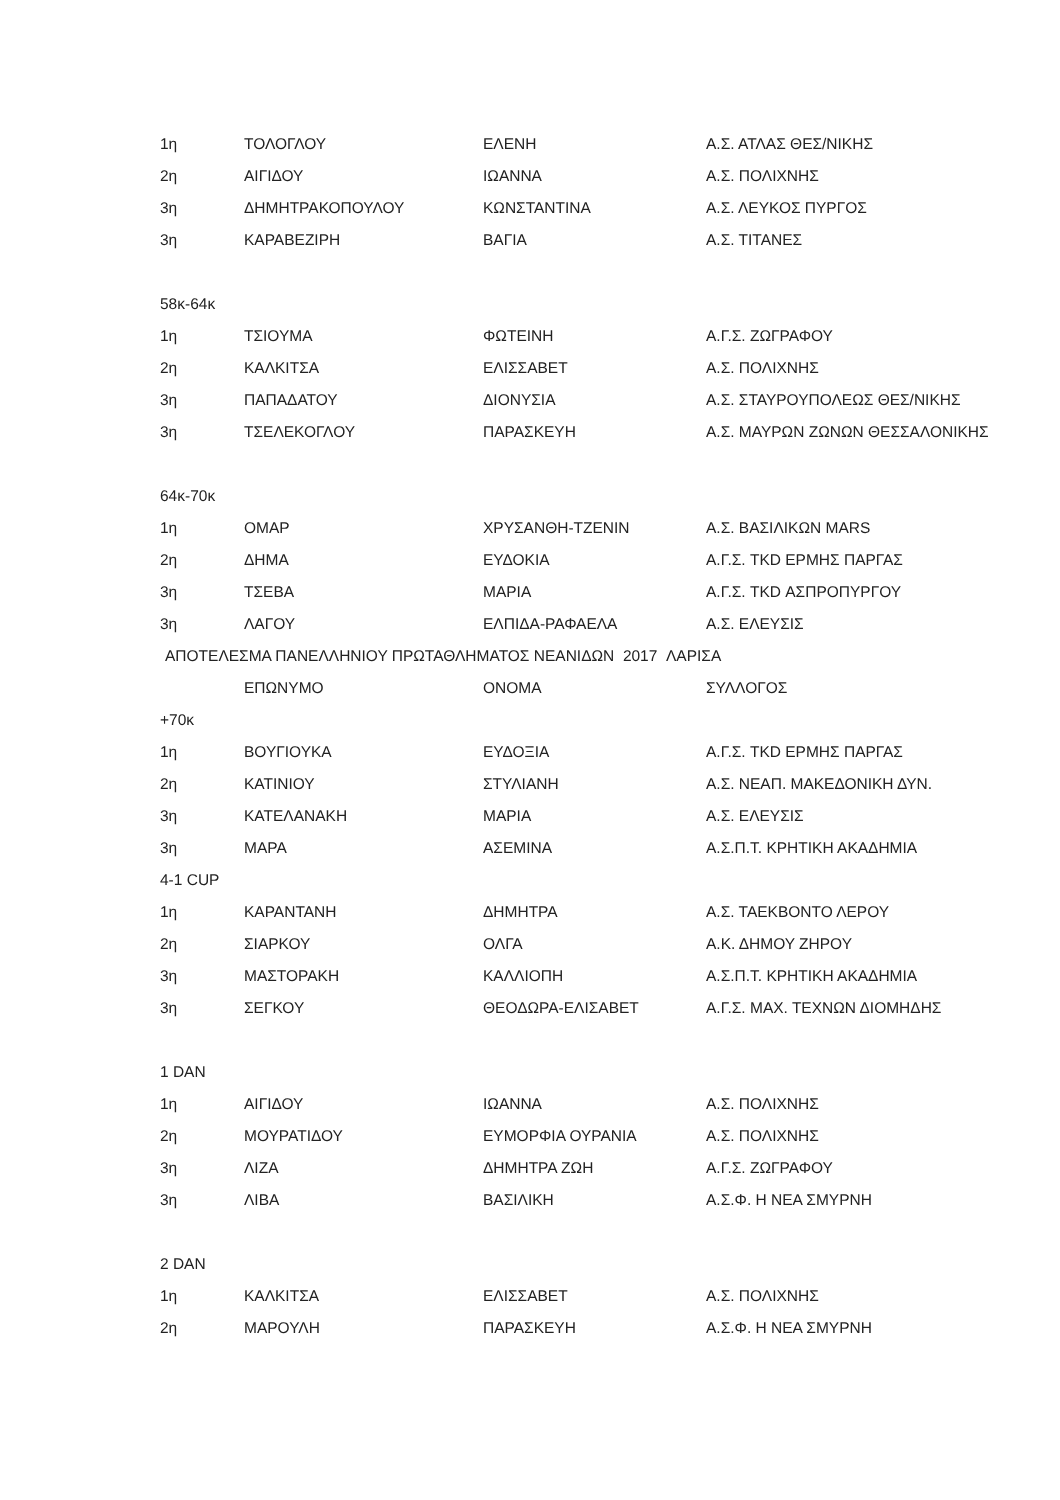| 1η | ΤΟΛΟΓΛΟΥ | ΕΛΕΝΗ | Α.Σ. ΑΤΛΑΣ ΘΕΣ/ΝΙΚΗΣ |
| 2η | ΑΙΓΙΔΟΥ | ΙΩΑΝΝΑ | Α.Σ. ΠΟΛΙΧΝΗΣ |
| 3η | ΔΗΜΗΤΡΑΚΟΠΟΥΛΟΥ | ΚΩΝΣΤΑΝΤΙΝΑ | Α.Σ. ΛΕΥΚΟΣ ΠΥΡΓΟΣ |
| 3η | ΚΑΡΑΒΕΖΙΡΗ | ΒΑΓΙΑ | Α.Σ. ΤΙΤΑΝΕΣ |
| 58κ-64κ | | | |
| 1η | ΤΣΙΟΥΜΑ | ΦΩΤΕΙΝΗ | Α.Γ.Σ. ΖΩΓΡΑΦΟΥ |
| 2η | ΚΑΛΚΙΤΣΑ | ΕΛΙΣΣΑΒΕΤ | Α.Σ. ΠΟΛΙΧΝΗΣ |
| 3η | ΠΑΠΑΔΑΤΟΥ | ΔΙΟΝΥΣΙΑ | Α.Σ. ΣΤΑΥΡΟΥΠΟΛΕΩΣ ΘΕΣ/ΝΙΚΗΣ |
| 3η | ΤΣΕΛΕΚΟΓΛΟΥ | ΠΑΡΑΣΚΕΥΗ | Α.Σ. ΜΑΥΡΩΝ ΖΩΝΩΝ ΘΕΣΣΑΛΟΝΙΚΗΣ |
| 64κ-70κ | | | |
| 1η | ΟΜΑΡ | ΧΡΥΣΑΝΘΗ-ΤΖΕΝΙΝ | Α.Σ. ΒΑΣΙΛΙΚΩΝ MARS |
| 2η | ΔΗΜΑ | ΕΥΔΟΚΙΑ | Α.Γ.Σ. TKD ΕΡΜΗΣ ΠΑΡΓΑΣ |
| 3η | ΤΣΕΒΑ | ΜΑΡΙΑ | Α.Γ.Σ. TKD ΑΣΠΡΟΠΥΡΓΟΥ |
| 3η | ΛΑΓΟΥ | ΕΛΠΙΔΑ-ΡΑΦΑΕΛΑ | Α.Σ. ΕΛΕΥΣΙΣ |
| ΑΠΟΤΕΛΕΣΜΑ ΠΑΝΕΛΛΗΝΙΟΥ ΠΡΩΤΑΘΛΗΜΑΤΟΣ ΝΕΑΝΙΔΩΝ 2017 ΛΑΡΙΣΑ | | | |
| | ΕΠΩΝΥΜΟ | ΟΝΟΜΑ | ΣΥΛΛΟΓΟΣ |
| +70κ | | | |
| 1η | ΒΟΥΓΙΟΥΚΑ | ΕΥΔΟΞΙΑ | Α.Γ.Σ. TKD ΕΡΜΗΣ ΠΑΡΓΑΣ |
| 2η | ΚΑΤΙΝΙΟΥ | ΣΤΥΛΙΑΝΗ | Α.Σ. ΝΕΑΠ. ΜΑΚΕΔΟΝΙΚΗ ΔΥΝ. |
| 3η | ΚΑΤΕΛΑΝΑΚΗ | ΜΑΡΙΑ | Α.Σ. ΕΛΕΥΣΙΣ |
| 3η | ΜΑΡΑ | ΑΣΕΜΙΝΑ | Α.Σ.Π.Τ. ΚΡΗΤΙΚΗ ΑΚΑΔΗΜΙΑ |
| 4-1 CUP | | | |
| 1η | ΚΑΡΑΝΤΑΝΗ | ΔΗΜΗΤΡΑ | Α.Σ. ΤΑΕΚΒΟΝΤΟ ΛΕΡΟΥ |
| 2η | ΣΙΑΡΚΟΥ | ΟΛΓΑ | Α.Κ. ΔΗΜΟΥ ΖΗΡΟΥ |
| 3η | ΜΑΣΤΟΡΑΚΗ | ΚΑΛΛΙΟΠΗ | Α.Σ.Π.Τ. ΚΡΗΤΙΚΗ ΑΚΑΔΗΜΙΑ |
| 3η | ΣΕΓΚΟΥ | ΘΕΟΔΩΡΑ-ΕΛΙΣΑΒΕΤ | Α.Γ.Σ. ΜΑΧ. ΤΕΧΝΩΝ ΔΙΟΜΗΔΗΣ |
| 1 DAN | | | |
| 1η | ΑΙΓΙΔΟΥ | ΙΩΑΝΝΑ | Α.Σ. ΠΟΛΙΧΝΗΣ |
| 2η | ΜΟΥΡΑΤΙΔΟΥ | ΕΥΜΟΡΦΙΑ ΟΥΡΑΝΙΑ | Α.Σ. ΠΟΛΙΧΝΗΣ |
| 3η | ΛΙΖΑ | ΔΗΜΗΤΡΑ ΖΩΗ | Α.Γ.Σ. ΖΩΓΡΑΦΟΥ |
| 3η | ΛΙΒΑ | ΒΑΣΙΛΙΚΗ | Α.Σ.Φ. Η ΝΕΑ ΣΜΥΡΝΗ |
| 2 DAN | | | |
| 1η | ΚΑΛΚΙΤΣΑ | ΕΛΙΣΣΑΒΕΤ | Α.Σ. ΠΟΛΙΧΝΗΣ |
| 2η | ΜΑΡΟΥΛΗ | ΠΑΡΑΣΚΕΥΗ | Α.Σ.Φ. Η ΝΕΑ ΣΜΥΡΝΗ |